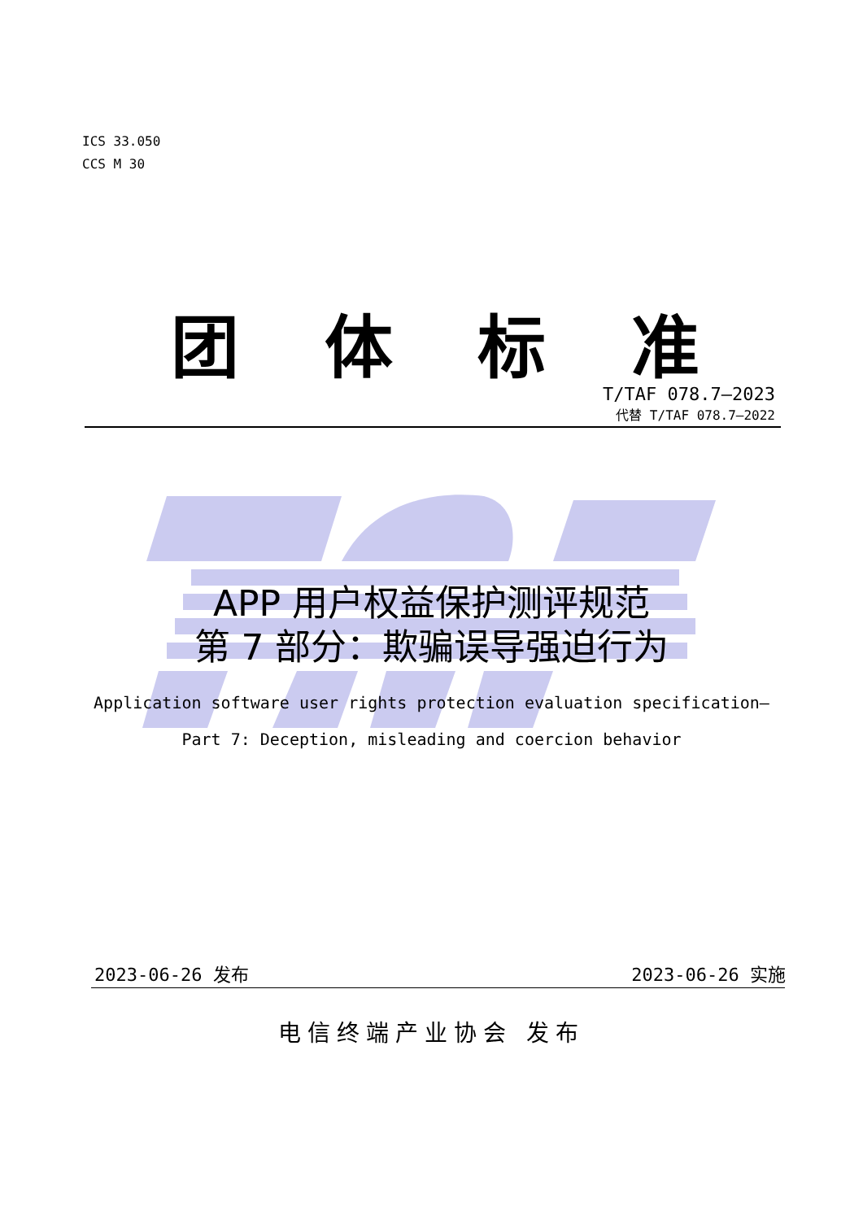ICS 33.050
CCS M 30
团体标准
T/TAF 078.7—2023
代替 T/TAF 078.7—2022
APP 用户权益保护测评规范
第 7 部分：欺骗误导强迫行为
Application software user rights protection evaluation specification—
Part 7: Deception, misleading and coercion behavior
2023-06-26 发布 2023-06-26 实施
电信终端产业协会 发布